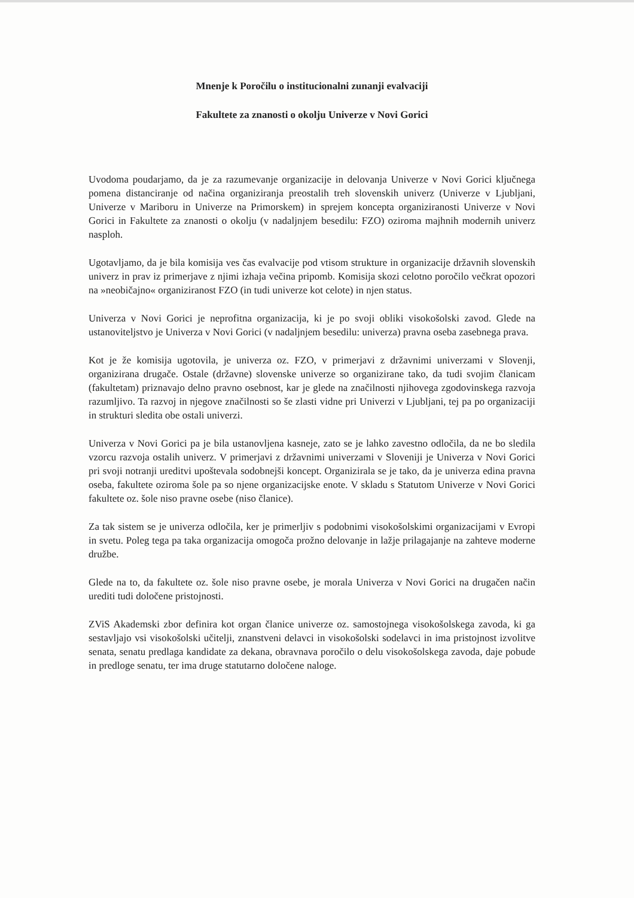Mnenje k Poročilu o institucionalni zunanji evalvaciji
Fakultete za znanosti o okolju Univerze v Novi Gorici
Uvodoma poudarjamo, da je za razumevanje organizacije in delovanja Univerze v Novi Gorici ključnega pomena distanciranje od načina organiziranja preostalih treh slovenskih univerz (Univerze v Ljubljani, Univerze v Mariboru in Univerze na Primorskem) in sprejem koncepta organiziranosti Univerze v Novi Gorici in Fakultete za znanosti o okolju (v nadaljnjem besedilu: FZO) oziroma majhnih modernih univerz nasploh.
Ugotavljamo, da je bila komisija ves čas evalvacije pod vtisom strukture in organizacije državnih slovenskih univerz in prav iz primerjave z njimi izhaja večina pripomb. Komisija skozi celotno poročilo večkrat opozori na »neobičajno« organiziranost FZO (in tudi univerze kot celote) in njen status.
Univerza v Novi Gorici je neprofitna organizacija, ki je po svoji obliki visokošolski zavod. Glede na ustanoviteljstvo je Univerza v Novi Gorici (v nadaljnjem besedilu: univerza) pravna oseba zasebnega prava.
Kot je že komisija ugotovila, je univerza oz. FZO, v primerjavi z državnimi univerzami v Slovenji, organizirana drugače. Ostale (državne) slovenske univerze so organizirane tako, da tudi svojim članicam (fakultetam) priznavajo delno pravno osebnost, kar je glede na značilnosti njihovega zgodovinskega razvoja razumljivo. Ta razvoj in njegove značilnosti so še zlasti vidne pri Univerzi v Ljubljani, tej pa po organizaciji in strukturi sledita obe ostali univerzi.
Univerza v Novi Gorici pa je bila ustanovljena kasneje, zato se je lahko zavestno odločila, da ne bo sledila vzorcu razvoja ostalih univerz. V primerjavi z državnimi univerzami v Sloveniji je Univerza v Novi Gorici pri svoji notranji ureditvi upoštevala sodobnejši koncept. Organizirala se je tako, da je univerza edina pravna oseba, fakultete oziroma šole pa so njene organizacijske enote. V skladu s Statutom Univerze v Novi Gorici fakultete oz. šole niso pravne osebe (niso članice).
Za tak sistem se je univerza odločila, ker je primerljiv s podobnimi visokošolskimi organizacijami v Evropi in svetu. Poleg tega pa taka organizacija omogoča prožno delovanje in lažje prilagajanje na zahteve moderne družbe.
Glede na to, da fakultete oz. šole niso pravne osebe, je morala Univerza v Novi Gorici na drugačen način urediti tudi določene pristojnosti.
ZViS Akademski zbor definira kot organ članice univerze oz. samostojnega visokošolskega zavoda, ki ga sestavljajo vsi visokošolski učitelji, znanstveni delavci in visokošolski sodelavci in ima pristojnost izvolitve senata, senatu predlaga kandidate za dekana, obravnava poročilo o delu visokošolskega zavoda, daje pobude in predloge senatu, ter ima druge statutarno določene naloge.